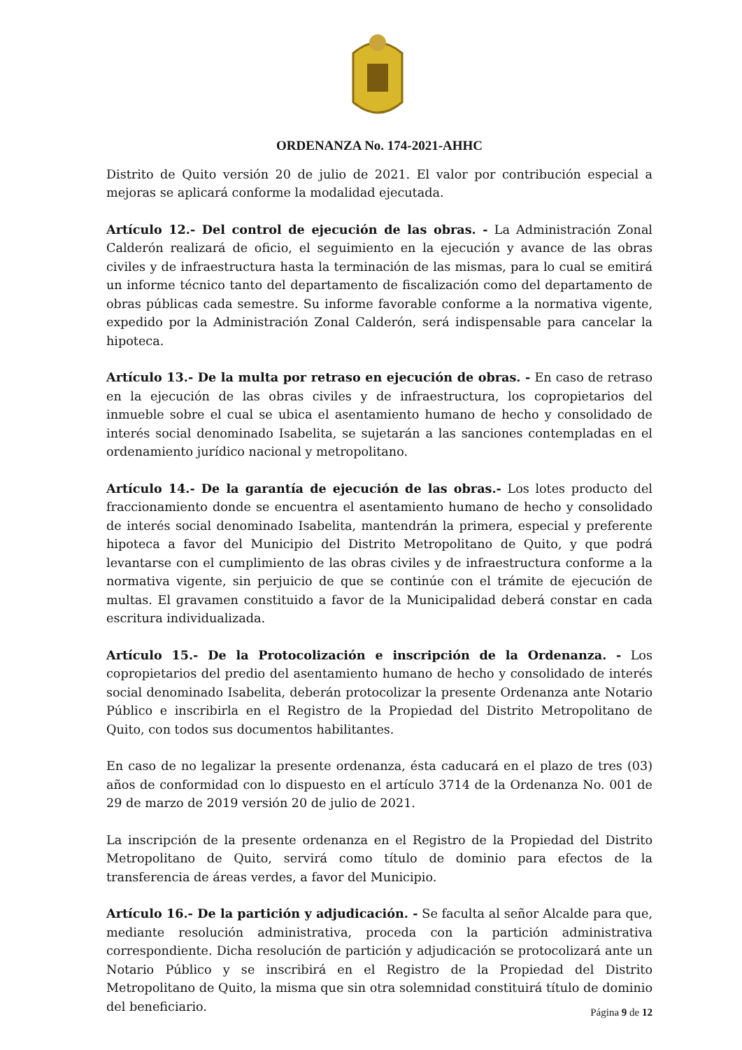ORDENANZA No. 174-2021-AHHC
Distrito de Quito versión 20 de julio de 2021. El valor por contribución especial a mejoras se aplicará conforme la modalidad ejecutada.
Artículo 12.- Del control de ejecución de las obras. - La Administración Zonal Calderón realizará de oficio, el seguimiento en la ejecución y avance de las obras civiles y de infraestructura hasta la terminación de las mismas, para lo cual se emitirá un informe técnico tanto del departamento de fiscalización como del departamento de obras públicas cada semestre. Su informe favorable conforme a la normativa vigente, expedido por la Administración Zonal Calderón, será indispensable para cancelar la hipoteca.
Artículo 13.- De la multa por retraso en ejecución de obras. - En caso de retraso en la ejecución de las obras civiles y de infraestructura, los copropietarios del inmueble sobre el cual se ubica el asentamiento humano de hecho y consolidado de interés social denominado Isabelita, se sujetarán a las sanciones contempladas en el ordenamiento jurídico nacional y metropolitano.
Artículo 14.- De la garantía de ejecución de las obras.- Los lotes producto del fraccionamiento donde se encuentra el asentamiento humano de hecho y consolidado de interés social denominado Isabelita, mantendrán la primera, especial y preferente hipoteca a favor del Municipio del Distrito Metropolitano de Quito, y que podrá levantarse con el cumplimiento de las obras civiles y de infraestructura conforme a la normativa vigente, sin perjuicio de que se continúe con el trámite de ejecución de multas. El gravamen constituido a favor de la Municipalidad deberá constar en cada escritura individualizada.
Artículo 15.- De la Protocolización e inscripción de la Ordenanza. - Los copropietarios del predio del asentamiento humano de hecho y consolidado de interés social denominado Isabelita, deberán protocolizar la presente Ordenanza ante Notario Público e inscribirla en el Registro de la Propiedad del Distrito Metropolitano de Quito, con todos sus documentos habilitantes.
En caso de no legalizar la presente ordenanza, ésta caducará en el plazo de tres (03) años de conformidad con lo dispuesto en el artículo 3714 de la Ordenanza No. 001 de 29 de marzo de 2019 versión 20 de julio de 2021.
La inscripción de la presente ordenanza en el Registro de la Propiedad del Distrito Metropolitano de Quito, servirá como título de dominio para efectos de la transferencia de áreas verdes, a favor del Municipio.
Artículo 16.- De la partición y adjudicación. - Se faculta al señor Alcalde para que, mediante resolución administrativa, proceda con la partición administrativa correspondiente. Dicha resolución de partición y adjudicación se protocolizará ante un Notario Público y se inscribirá en el Registro de la Propiedad del Distrito Metropolitano de Quito, la misma que sin otra solemnidad constituirá título de dominio del beneficiario.
Página 9 de 12